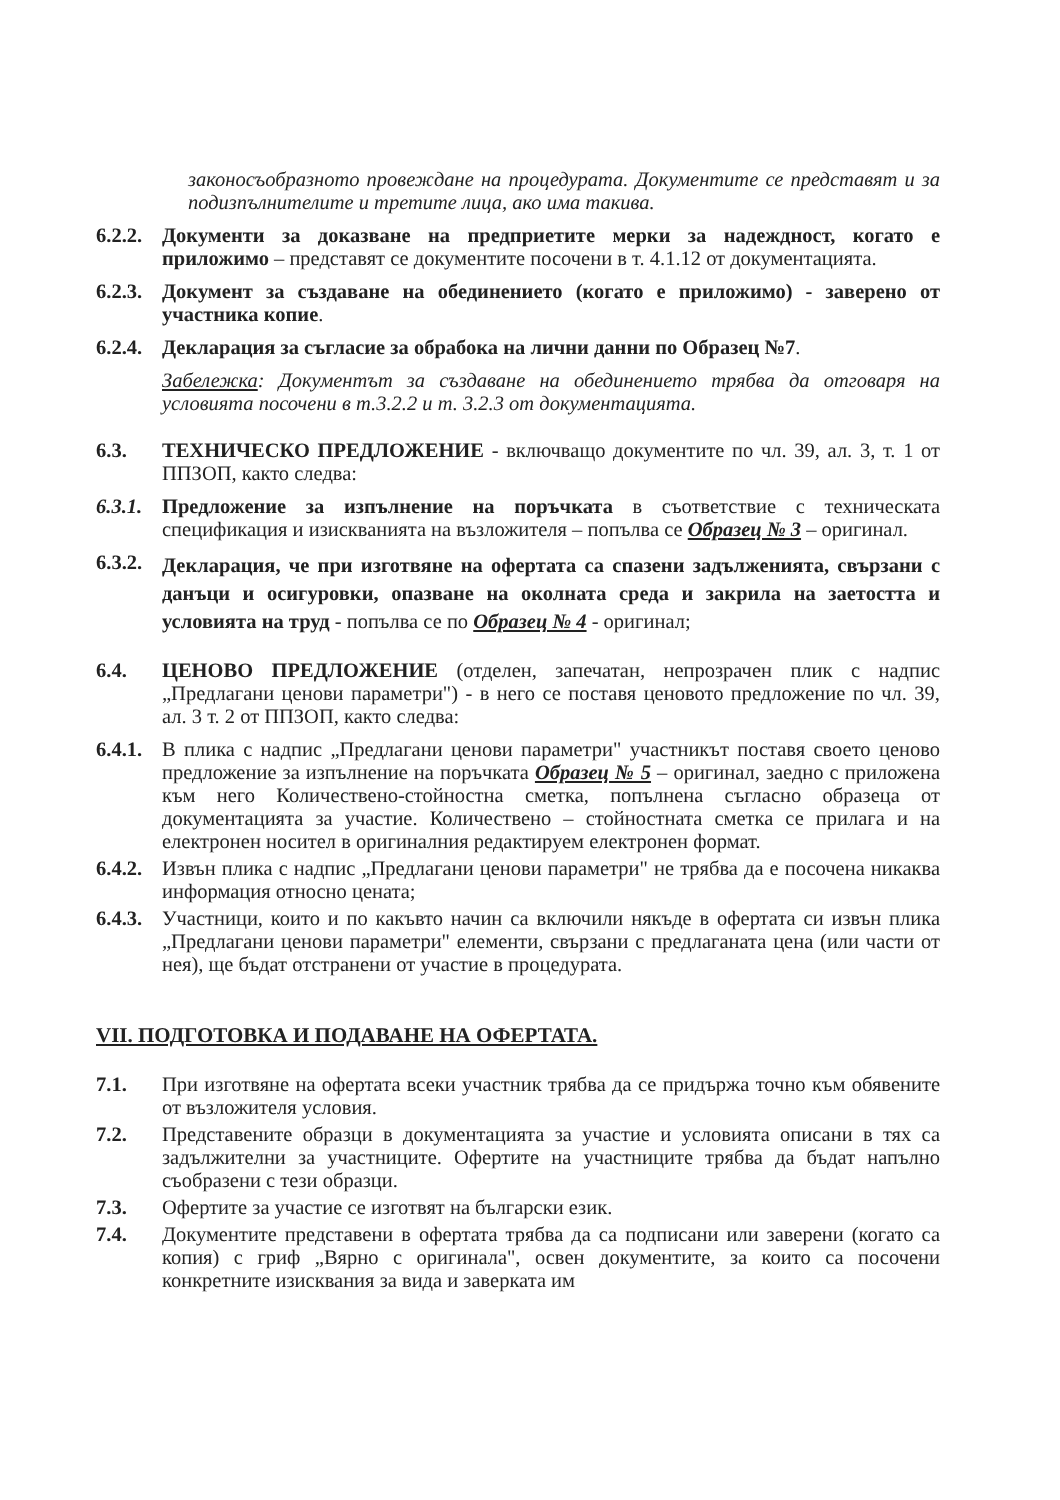законосъобразното провеждане на процедурата. Документите се представят и за подизпълнителите и третите лица, ако има такива.
6.2.2.
Документи за доказване на предприетите мерки за надеждност, когато е приложимо – представят се документите посочени в т. 4.1.12 от документацията.
6.2.3.
Документ за създаване на обединението (когато е приложимо) - заверено от участника копие.
6.2.4.
Декларация за съгласие за обрабока на лични данни по Образец №7.
Забележка: Документът за създаване на обединението трябва да отговаря на условията посочени в т.3.2.2 и т. 3.2.3 от документацията.
6.3. ТЕХНИЧЕСКО ПРЕДЛОЖЕНИЕ - включващо документите по чл. 39, ал. 3, т. 1 от ППЗОП, както следва:
6.3.1.
Предложение за изпълнение на поръчката в съответствие с техническата спецификация и изискванията на възложителя – попълва се Образец № 3 – оригинал.
6.3.2.
Декларация, че при изготвяне на офертата са спазени задълженията, свързани с данъци и осигуровки, опазване на околната среда и закрила на заетостта и условията на труд - попълва се по Образец № 4 - оригинал;
6.4. ЦЕНОВО ПРЕДЛОЖЕНИЕ (отделен, запечатан, непрозрачен плик с надпис „Предлагани ценови параметри") - в него се поставя ценовото предложение по чл. 39, ал. 3 т. 2 от ППЗОП, както следва:
6.4.1.
В плика с надпис „Предлагани ценови параметри" участникът поставя своето ценово предложение за изпълнение на поръчката Образец № 5 – оригинал, заедно с приложена към него Количествено-стойностна сметка, попълнена съгласно образеца от документацията за участие. Количествено – стойностната сметка се прилага и на електронен носител в оригиналния редактируем електронен формат.
6.4.2.
Извън плика с надпис „Предлагани ценови параметри" не трябва да е посочена никаква информация относно цената;
6.4.3.
Участници, които и по какъвто начин са включили някъде в офертата си извън плика „Предлагани ценови параметри" елементи, свързани с предлаганата цена (или части от нея), ще бъдат отстранени от участие в процедурата.
VII. ПОДГОТОВКА И ПОДАВАНЕ НА ОФЕРТАТА.
7.1. При изготвяне на офертата всеки участник трябва да се придържа точно към обявените от възложителя условия.
7.2. Представените образци в документацията за участие и условията описани в тях са задължителни за участниците. Офертите на участниците трябва да бъдат напълно съобразени с тези образци.
7.3. Офертите за участие се изготвят на български език.
7.4. Документите представени в офертата трябва да са подписани или заверени (когато са копия) с гриф „Вярно с оригинала", освен документите, за които са посочени конкретните изисквания за вида и заверката им